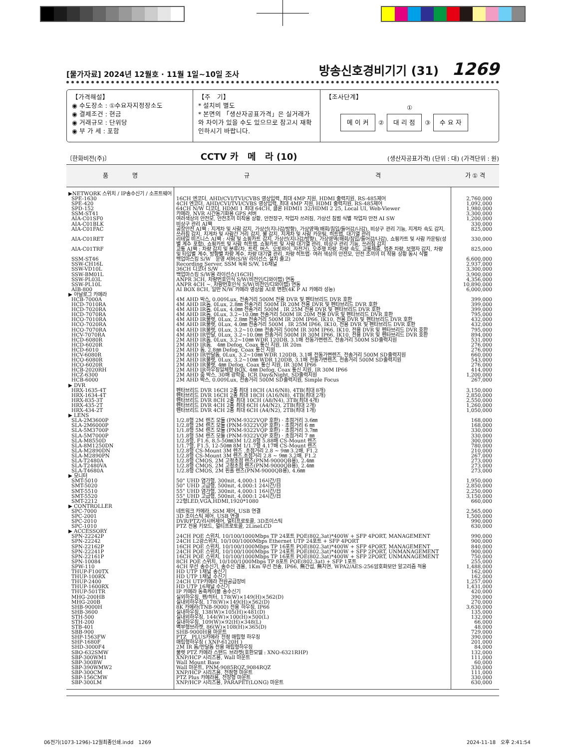[물가자료] 2024년 12월호 · 11월 1일~10일 조사
방송신호경비기기 (31) 1269
【가격해설】
◉ 수도장소 : ①수요자지정장소도
◉ 결제조건 : 현금
◉ 거래규모 : 단위당
◉ 부 가 세 : 포함
【주　기】
* 설치비 별도
* 본면의 「생산자공표가격」은 실거래가와 차이가 있을 수도 있으므로 참고시 재확인하시기 바랍니다.
【조사단계】
①
메 이 커 ② 대 리 점 ③ 수 요 자
〔한화비전(주)〕 CCTV 카　메　라 (10) (생산자공표가격) (단위 : 대) (가격단위 : 원)
| 품 명 | 규 격 | 가 ① 격 |
| --- | --- | --- |
| ▶NETWORK 스위치 / IP송수신기 / 소프트웨어 | | |
| SPE-1630 | 16CH 엔코더, AHD/CVI/TVI/CVBS 영상입력, 최대 4MP 지원, HDMI 출력지원, RS-485제어 | 2,760,000 |
| SPE-420 | 4CH 엔코더, AHD/CVI/TVI/CVBS 영상입력, 최대 4MP 지원, HDMI 출력지원, RS-485제어 | 1,092,000 |
| SPD-152 | 64CH N/W 디코더, HDMI 1 최대 64CH, 클론 HDMI1 32/HDMI 2 25, Local UI, Web-Viewer | 1,980,000 |
| SSM-ST41 | 카메라, NVR 시간동기화용 GPS 서버 | 3,300,000 |
| AIA-C01SF0 | 여러색상의 안전모, 안전조끼 미착용 상황, 안전장구, 작업자 쓰러짐, 가상선 침범 식별 작업자 안전 AI SW | 1,200,000 |
| AIA-C01BLK | 비상구 관리 AI팩 | 330,000 |
| AIA-C01FAC | 공장안전 AI팩 : 지게차 및 사람 감지, 가상선(지나감/방향), 가상영역(배회/침입/들어감/나감), 비상구 관리 기능, 지게차 속도 감지, 쓰러짐 감지, 지게차 및 사람간 거리 감지, 불 감지, 지게차 및 사람 카운팅, 히트맵, 대기열 관리 | 825,000 |
| AIA-C01RET | 리테일 비즈니스 AI팩 : 사람 및 쇼핑카트 감지, 가상선(지나감/방향), 가상영역(배회/침입/들어감/나감), 쇼핑카트 및 사람 카운팅(성별 계수 포함), 쇼핑카트 및 사람 히트맵, 쇼핑카트 및 사람 대기열 관리, 비상구 관리 기능, 쓰러짐 감지 | 330,000 |
| AIA-C01TRF | 교통 AI팩 : 차량 감지 및 분류(차, 트럭, 버스, 오토바이, 자전거), 오주행 차량, 차량 속도, 교통체증, 멈춘 차량, 보행자 감지, 차량 및 타입별 계수, 방향별 차량 계수, 차량 대기열 관리, 차량 히트맵· 여러 색상의 안전모, 안전 조끼의 미 착용 상황 동시 식별 | 825,000 |
| SSM-ST46 | 백업마스킹 S/W 운영 서버(S/W 라이선스 설치 출고) | 6,600,000 |
| SSW-CH16L | Recording Server, SSM 녹화 S/W, 16채널 | 2,937,000 |
| SSW-VD10L | 36CH 디코더 S/W | 3,300,000 |
| SSW-BM01L | 백업마스킹 S/W용 라이선스(16CH) | 3,900,000 |
| SSW-PL03L | ANPR 3CH, 차량번호인식 S/W(비전인/디와이랩) 연동 | 4,356,000 |
| SSW-PL10L | ANPR 4CH ~, 차량번호인식 S/W(비전인/디와이랩) 연동 | 10,890,000 |
| AIB-800 | AI BOX 8CH, 일반 N/W 카메라 영상을 AI로 변환(4K P AI 카메라 성능) | 6,000,000 |
| ▶ 아날로그 카메라 | | |
| HCB-7000A | 4M AHD 박스, 0.009Lux, 전송거리 500M 전용 DVR 및 펜타브리드 DVR 호환 | 399,000 |
| HCD-7010RA | 4M AHD IR돔, 0Lux, 2.8㎜ 전송거리 500M IR 20M 전용 DVR 및 펜타브리드 DVR 호환 | 399,000 |
| HCD-7020RA | 4M AHD IR돔, 0Lux, 4.0㎜ 전송거리 500M , IR 25M 전용 DVR 및 펜타브리드 DVR 호환 | 399,000 |
| HCD-7070RA | 4M AHD IR돔, 0Lux, 3.2~10.0㎜ 전송거리 500M IR 20M 전용 DVR 및 펜타브리드 DVR 호환 | 795,000 |
| HCO-7010RA | 4M AHD IR불렛, 0Lux, 2.8㎜ 전송거리 500M IR 20M IP66, IK10, 전용 DVR 및 펜타브리드 DVR 호환 | 432,000 |
| HCO-7020RA | 4M AHD IR불렛, 0Lux, 4.0㎜ 전송거리 500M , IR 25M IP66, IK10, 전용 DVR 및 펜타브리드 DVR 호환 | 432,000 |
| HCO-7070RA | 4M AHD IR불렛, 0Lux, 3.2~10.0㎜ 전송거리 500M IR 30M IP66, IK10, 전용 DVR 및 펜타브리드 DVR 호환 | 795,000 |
| HCV-7070RA | 4M AHD IR반달, 0Lux, 3.2~10.0㎜ 전송거리 500M IR 30M IP66, IK10, 전용 DVR 및 펜타브리드 DVR 호환 | 894,000 |
| HCD-6080R | 2M AHD IR돔, 0Lux, 3.2~10㎜ WDR 120DB, 3.1배 전동가변렌즈, 전송거리 500M SD출력지원 | 531,000 |
| HCD-6020R | 2M AHD IR돔, 4㎜ Defog, Coax 통신 지원, IR 20m | 276,000 |
| HCD-6010 | 2M AHD 돔, 2.8㎜ Defog, Coax 통신 지원 | 276,000 |
| HCV-6080R | 2M AHD IR반달돔, 0Lux, 3.2~10㎜ WDR 120DB, 3.1배 전동가변렌즈, 전송거리 500M SD출력지원 | 660,000 |
| HCO-6080R | 2M AHD IR불렛, 0Lux, 3.2~10㎜ WDR 120DB, 3.1배 전동가변렌즈, 전송거리 500M SD출력지원 | 543,000 |
| HCO-6020R | 2M AHD IR불렛, 4㎜ Defog, Coax 통신 지원, IR 30M IP66 | 276,000 |
| HCB-2020RH | 2M AHD IR하우징일체형 BOX, 4㎜ Defog, Coax 통신 지원, IR 30M IP66 | 414,000 |
| HCZ-6300 | 2M AHD 줌 박스, 30배 광학줌, ICR Day&Night, SD출력지원 | 1,200,000 |
| HCB-6000 | 2M AHD 박스, 0.009Lux, 전송거리 500M SD출력지원, Simple Focus | 267,000 |
| ▶ DVR | | |
| HRX-1635-4T | 펜타브리드 DVR 16CH 2종 최대 18CH (A16/N8), 4TB(최대 8개) | 3,150,000 |
| HRX-1634-4T | 펜타브리드 DVR 16CH 2종 최대 18CH (A16/N8), 4TB(최대 2개) | 2,850,000 |
| HRX-835-3T | 펜타브리드 DVR 8CH 2종 최대 10CH (A8/N4), 3TB(최대 4개) | 2,550,000 |
| HRX-435-2T | 펜타브리드 DVR 4CH 2종 최대 6CH (A4/N2), 2TB(최대 2개) | 1,260,000 |
| HRX-434-2T | 펜타브리드 DVR 4CH 2종 최대 6CH (A4/N2), 2TB(최대 1개) | 1,050,000 |
| ▶ LENS | | |
| SLA-2M3600P | 1/2.8형 2M 렌즈 모듈 (PNM-9322VQP 호환) · 초점거리 3.6㎜ | 168,000 |
| SLA-2M6000P | 1/2.8형 2M 렌즈 모듈 (PNM-9322VQP 호환) · 초점거리 6 ㎜ | 168,000 |
| SLA-5M3700P | 1/1.8형 5M 렌즈 모듈 (PNM-9322VQP 호환) · 초점거리 3.7㎜ | 330,000 |
| SLA-5M7000P | 1/1.8형 5M 렌즈 모듈 (PNM-9322VQP 호환) · 초점거리 7 ㎜ | 330,000 |
| SLA-M8550D | 1/2.8형, F1.6, 8.5-50㎜3M 1/2.8형 5.88배 CS-Mount 렌즈 | 300,000 |
| SLA-8M1250DN | 1/1.7형, F1.5, 12-50㎜ 8M 1/1.7형 4.17배 CS-Mount 렌즈 | 780,000 |
| SLA-M2890DN | 1/2.8형 CS-Mount 3M 렌즈 ,초점거리 2.8 ~ 9㎜ 3.2배, F1.2 | 210,000 |
| SLA-M2890PN | 1/2.8형 CS-Mount 3M 렌즈,초점거리 2.8 ~ 9㎜ 3.2배, F1.2 | 267,000 |
| SLA-T2480A | 1/2.8형 CMOS, 2M 고정초점 렌즈(PNM-9000QB용), 2.4㎜ | 273,000 |
| SLA-T2480VA | 1/2.8형 CMOS, 2M 고정초점 렌즈(PNM-9000QB용), 2.4㎜ | 273,000 |
| SLA-T4680A | 1/2.8형 CMOS, 2M 핀홀 렌즈(PNM-9000QB용), 4.6㎜ | 273,000 |
| ▶ 모니터 | | |
| SMT-5010 | 50" UHD 염가형, 300nit, 4,000:1 16시간/日 | 1,950,000 |
| SMT-5020 | 50" UHD 고급형, 500nit, 4,000:1 24시간/日 | 2,850,000 |
| SMT-5510 | 55" UHD 염가형, 300nit, 4,000:1 16시간/日 | 2,250,000 |
| SMT-5520 | 55" UHD 고급형, 500nit, 4,000:1 24시간/日 | 3,150,000 |
| SMT-2212 | 22형LED,VGA,HDMI,1920*1080 | 660,000 |
| ▶ CONTROLLER | | |
| SPC-7000 | 네트워크 카메라, SSM 제어, USB 연결 | 2,565,000 |
| SPC-2001 | 3D 조이스틱 제어, USB 연결 | 1,500,000 |
| SPC-2010 | DVR/PTZ/리시버제어, 멀티프로토콜, 3D조이스틱 | 990,000 |
| SPC-1010 | PTZ 전용 키보드, 멀티프로토콜, 2LineLCD | 630,000 |
| ▶ ACCESSORY | | |
| SPN-22242P | 24CH POE 스위치, 10/100/1000Mbps TP 24포트 POE(802.3at)*400W + SFP 4PORT, MANAGEMENT | 990,000 |
| SPN-22242 | 24CH L2광스위치, 10/100/1000Mbps Ethernet UTP 24포트 + SFP 4PORT | 900,000 |
| SPN-22162P | 16CH POE 스위치, 10/100/1000Mbps TP 16포트 POE(802.3at)*400W + SFP 4PORT, MANAGEMENT | 840,000 |
| SPN-22241P | 24CH POE 스위치, 10/100/1000Mbps TP 24포트 POE(802.3at)*400W + SFP 2PORT, UNMANAGEMENT | 900,000 |
| SPN-22161P | 16CH POE 스위치, 10/100/1000Mbps TP 16포트 POE(802.3at)*400W + SFP 2PORT, UNMANAGEMENT | 750,000 |
| SPN-10084 | 8CH POE 스위치, 10/100/1000Mbps TP 8포트 POE(802.3at) + SFP 1포트 | 255,000 |
| SPW-110 | 4CH 무선 송수신기, 송수신 겸용, 1Km 무선 전송, IP66, 無간섭, 無지연, WPA2/AES-256암호화보안 알고리즘 적용 | 1,488,000 |
| THUP-F100TX | HD UTP 1채널 송신기 | 162,000 |
| THUP-100RX | HD UTP 1채널 수신기 | 162,000 |
| THUP-2400 | 24CH UTP카메라 전원공급장비 | 1,257,000 |
| THUP-1600RX | HD UTP 16채널 수신기 | 1,431,000 |
| THUP-501TR | IP 카메라 동축케이블 송수신기 | 420,000 |
| MHG-200HB | 실외하우징, 팬/히터, 178(W)×149(H)×562(D) | 390,000 |
| MHG-200B | 실내외하우징, 178(W)×149(H)×562(D) | 270,000 |
| SHB-9000H | 8K 카메라(TNB-9000) 전용 하우징, IP66 | 3,630,000 |
| SHB-3600 | 실내하우징, 138(W)×105(H)×481(D) | 135,000 |
| STH-500 | 실내외하우징, 144(W)×100(H)×500(L) | 132,000 |
| STH-200 | 실내하우징, 109(W)×92(H)×348(L) | 66,000 |
| STB-401 | 벽부형브라켓, 86(W)×108(H)×365(D) | 48,000 |
| SBB-900 | SHB-9000H용 마운트 | 729,000 |
| SHP-1563FW | PTZ PLUS카메라 천정 매립형 하우징 | 390,000 |
| SHP-1680F | 매립형하우징 ( XNP-6120H ) | 201,000 |
| SHD-3000F4 | 2M IR 돔/반달돔 전용 매립형하우징 | 84,000 |
| SBO-632SMW | 불렛 PTZ 카메라 스탠드 브라켓(호환모델 : XNO-6321RHP) | 132,000 |
| SBP-300WM1 | XNP/HCP 시리즈용, Wall 마운트 | 111,000 |
| SBP-300BW | Wall Mount Base | 60,000 |
| SBP-390WMW2 | Wall 마운트, PNM-9085RQZ,9084RQZ | 330,000 |
| SBP-300CM | XNP/HCP 시리즈용, 천정형 마운트 | 111,000 |
| SBP-156CMW | PTZ Plus 카메라용, 천장형 마운트 | 330,000 |
| SBP-300LM | XNP/HCP 시리즈용, PARAPET(LONG) 마운트 | 630,000 |
06전기(1073-1296)-12월최종인쇄.indd　1269
2024-11-18　오후 2:41:54